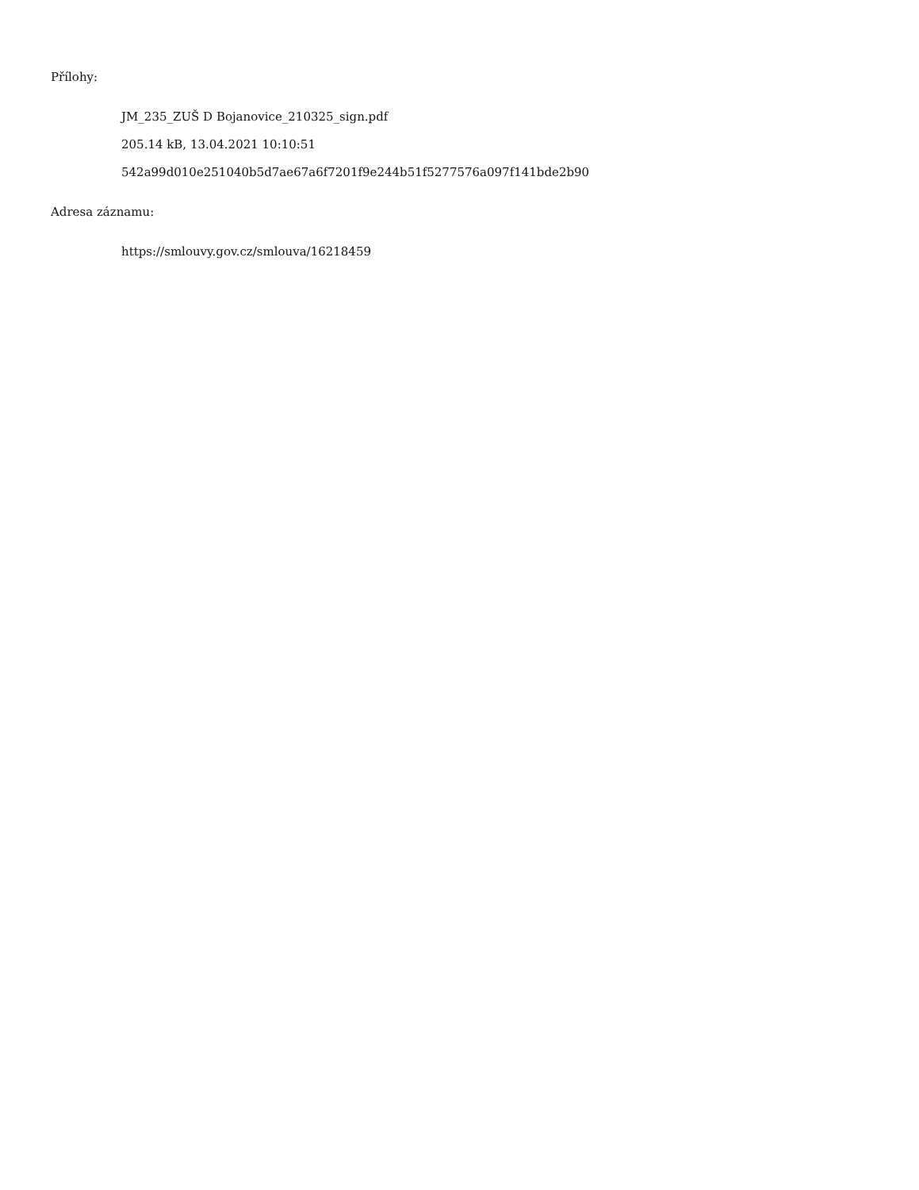Přílohy:
JM_235_ZUŠ D Bojanovice_210325_sign.pdf
205.14 kB, 13.04.2021 10:10:51
542a99d010e251040b5d7ae67a6f7201f9e244b51f5277576a097f141bde2b90
Adresa záznamu:
https://smlouvy.gov.cz/smlouva/16218459